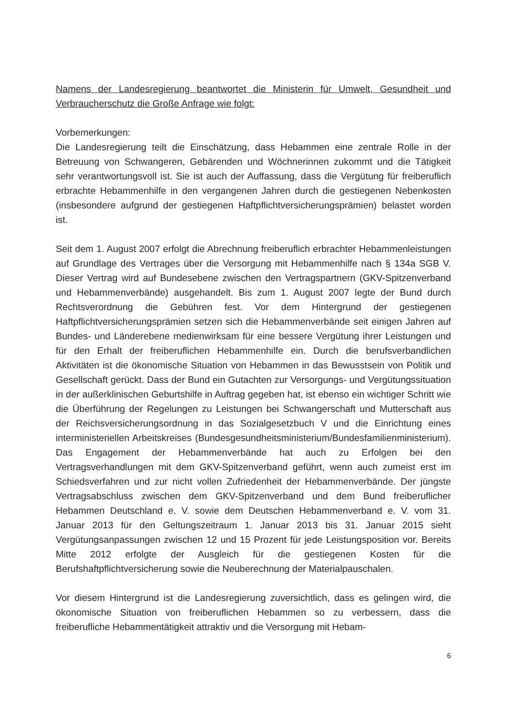Namens der Landesregierung beantwortet die Ministerin für Umwelt, Gesundheit und Verbraucherschutz die Große Anfrage wie folgt:
Vorbemerkungen:
Die Landesregierung teilt die Einschätzung, dass Hebammen eine zentrale Rolle in der Betreuung von Schwangeren, Gebärenden und Wöchnerinnen zukommt und die Tätigkeit sehr verantwortungsvoll ist. Sie ist auch der Auffassung, dass die Vergütung für freiberuflich erbrachte Hebammenhilfe in den vergangenen Jahren durch die gestiegenen Nebenkosten (insbesondere aufgrund der gestiegenen Haftpflichtversicherungsprämien) belastet worden ist.
Seit dem 1. August 2007 erfolgt die Abrechnung freiberuflich erbrachter Hebammenleistungen auf Grundlage des Vertrages über die Versorgung mit Hebammenhilfe nach § 134a SGB V. Dieser Vertrag wird auf Bundesebene zwischen den Vertragspartnern (GKV-Spitzenverband und Hebammenverbände) ausgehandelt. Bis zum 1. August 2007 legte der Bund durch Rechtsverordnung die Gebühren fest. Vor dem Hintergrund der gestiegenen Haftpflichtversicherungsprämien setzen sich die Hebammenverbände seit einigen Jahren auf Bundes- und Länderebene medienwirksam für eine bessere Vergütung ihrer Leistungen und für den Erhalt der freiberuflichen Hebammenhilfe ein. Durch die berufsverbandlichen Aktivitäten ist die ökonomische Situation von Hebammen in das Bewusstsein von Politik und Gesellschaft gerückt. Dass der Bund ein Gutachten zur Versorgungs- und Vergütungssituation in der außerklinischen Geburtshilfe in Auftrag gegeben hat, ist ebenso ein wichtiger Schritt wie die Überführung der Regelungen zu Leistungen bei Schwangerschaft und Mutterschaft aus der Reichsversicherungsordnung in das Sozialgesetzbuch V und die Einrichtung eines interministeriellen Arbeitskreises (Bundesgesundheitsministerium/Bundesfamilienministerium). Das Engagement der Hebammenverbände hat auch zu Erfolgen bei den Vertragsverhandlungen mit dem GKV-Spitzenverband geführt, wenn auch zumeist erst im Schiedsverfahren und zur nicht vollen Zufriedenheit der Hebammenverbände. Der jüngste Vertragsabschluss zwischen dem GKV-Spitzenverband und dem Bund freiberuflicher Hebammen Deutschland e. V. sowie dem Deutschen Hebammenverband e. V. vom 31. Januar 2013 für den Geltungszeitraum 1. Januar 2013 bis 31. Januar 2015 sieht Vergütungsanpassungen zwischen 12 und 15 Prozent für jede Leistungsposition vor. Bereits Mitte 2012 erfolgte der Ausgleich für die gestiegenen Kosten für die Berufshaftpflichtversicherung sowie die Neuberechnung der Materialpauschalen.
Vor diesem Hintergrund ist die Landesregierung zuversichtlich, dass es gelingen wird, die ökonomische Situation von freiberuflichen Hebammen so zu verbessern, dass die freiberufliche Hebammentätigkeit attraktiv und die Versorgung mit Hebam-
6